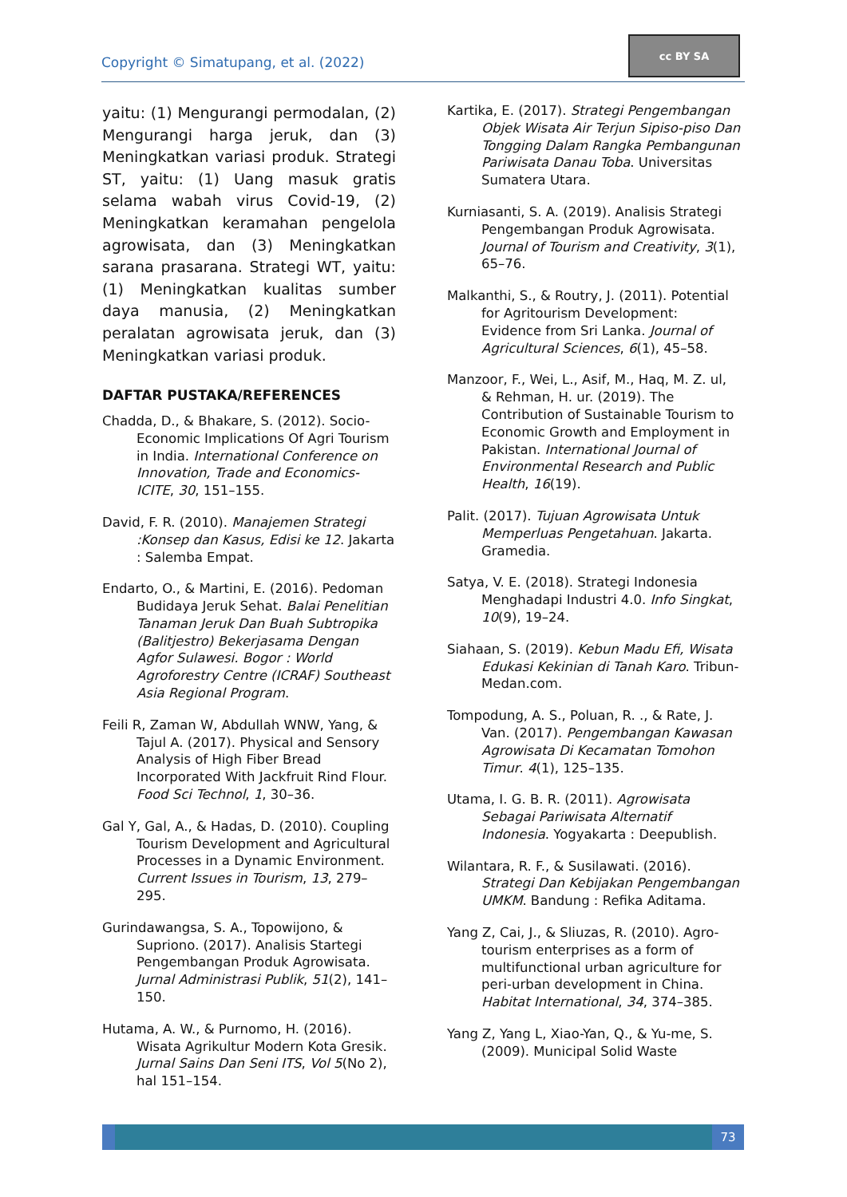Copyright © Simatupang, et al. (2022)
cc BY SA
yaitu: (1) Mengurangi permodalan, (2) Mengurangi harga jeruk, dan (3) Meningkatkan variasi produk. Strategi ST, yaitu: (1) Uang masuk gratis selama wabah virus Covid-19, (2) Meningkatkan keramahan pengelola agrowisata, dan (3) Meningkatkan sarana prasarana. Strategi WT, yaitu: (1) Meningkatkan kualitas sumber daya manusia, (2) Meningkatkan peralatan agrowisata jeruk, dan (3) Meningkatkan variasi produk.
DAFTAR PUSTAKA/REFERENCES
Chadda, D., & Bhakare, S. (2012). Socio-Economic Implications Of Agri Tourism in India. International Conference on Innovation, Trade and Economics-ICITE, 30, 151–155.
David, F. R. (2010). Manajemen Strategi :Konsep dan Kasus, Edisi ke 12. Jakarta : Salemba Empat.
Endarto, O., & Martini, E. (2016). Pedoman Budidaya Jeruk Sehat. Balai Penelitian Tanaman Jeruk Dan Buah Subtropika (Balitjestro) Bekerjasama Dengan Agfor Sulawesi. Bogor : World Agroforestry Centre (ICRAF) Southeast Asia Regional Program.
Feili R, Zaman W, Abdullah WNW, Yang, & Tajul A. (2017). Physical and Sensory Analysis of High Fiber Bread Incorporated With Jackfruit Rind Flour. Food Sci Technol, 1, 30–36.
Gal Y, Gal, A., & Hadas, D. (2010). Coupling Tourism Development and Agricultural Processes in a Dynamic Environment. Current Issues in Tourism, 13, 279–295.
Gurindawangsa, S. A., Topowijono, & Supriono. (2017). Analisis Startegi Pengembangan Produk Agrowisata. Jurnal Administrasi Publik, 51(2), 141–150.
Hutama, A. W., & Purnomo, H. (2016). Wisata Agrikultur Modern Kota Gresik. Jurnal Sains Dan Seni ITS, Vol 5(No 2), hal 151–154.
Kartika, E. (2017). Strategi Pengembangan Objek Wisata Air Terjun Sipiso-piso Dan Tongging Dalam Rangka Pembangunan Pariwisata Danau Toba. Universitas Sumatera Utara.
Kurniasanti, S. A. (2019). Analisis Strategi Pengembangan Produk Agrowisata. Journal of Tourism and Creativity, 3(1), 65–76.
Malkanthi, S., & Routry, J. (2011). Potential for Agritourism Development: Evidence from Sri Lanka. Journal of Agricultural Sciences, 6(1), 45–58.
Manzoor, F., Wei, L., Asif, M., Haq, M. Z. ul, & Rehman, H. ur. (2019). The Contribution of Sustainable Tourism to Economic Growth and Employment in Pakistan. International Journal of Environmental Research and Public Health, 16(19).
Palit. (2017). Tujuan Agrowisata Untuk Memperluas Pengetahuan. Jakarta. Gramedia.
Satya, V. E. (2018). Strategi Indonesia Menghadapi Industri 4.0. Info Singkat, 10(9), 19–24.
Siahaan, S. (2019). Kebun Madu Efi, Wisata Edukasi Kekinian di Tanah Karo. Tribun-Medan.com.
Tompodung, A. S., Poluan, R. ., & Rate, J. Van. (2017). Pengembangan Kawasan Agrowisata Di Kecamatan Tomohon Timur. 4(1), 125–135.
Utama, I. G. B. R. (2011). Agrowisata Sebagai Pariwisata Alternatif Indonesia. Yogyakarta : Deepublish.
Wilantara, R. F., & Susilawati. (2016). Strategi Dan Kebijakan Pengembangan UMKM. Bandung : Refika Aditama.
Yang Z, Cai, J., & Sliuzas, R. (2010). Agro-tourism enterprises as a form of multifunctional urban agriculture for peri-urban development in China. Habitat International, 34, 374–385.
Yang Z, Yang L, Xiao-Yan, Q., & Yu-me, S. (2009). Municipal Solid Waste
73